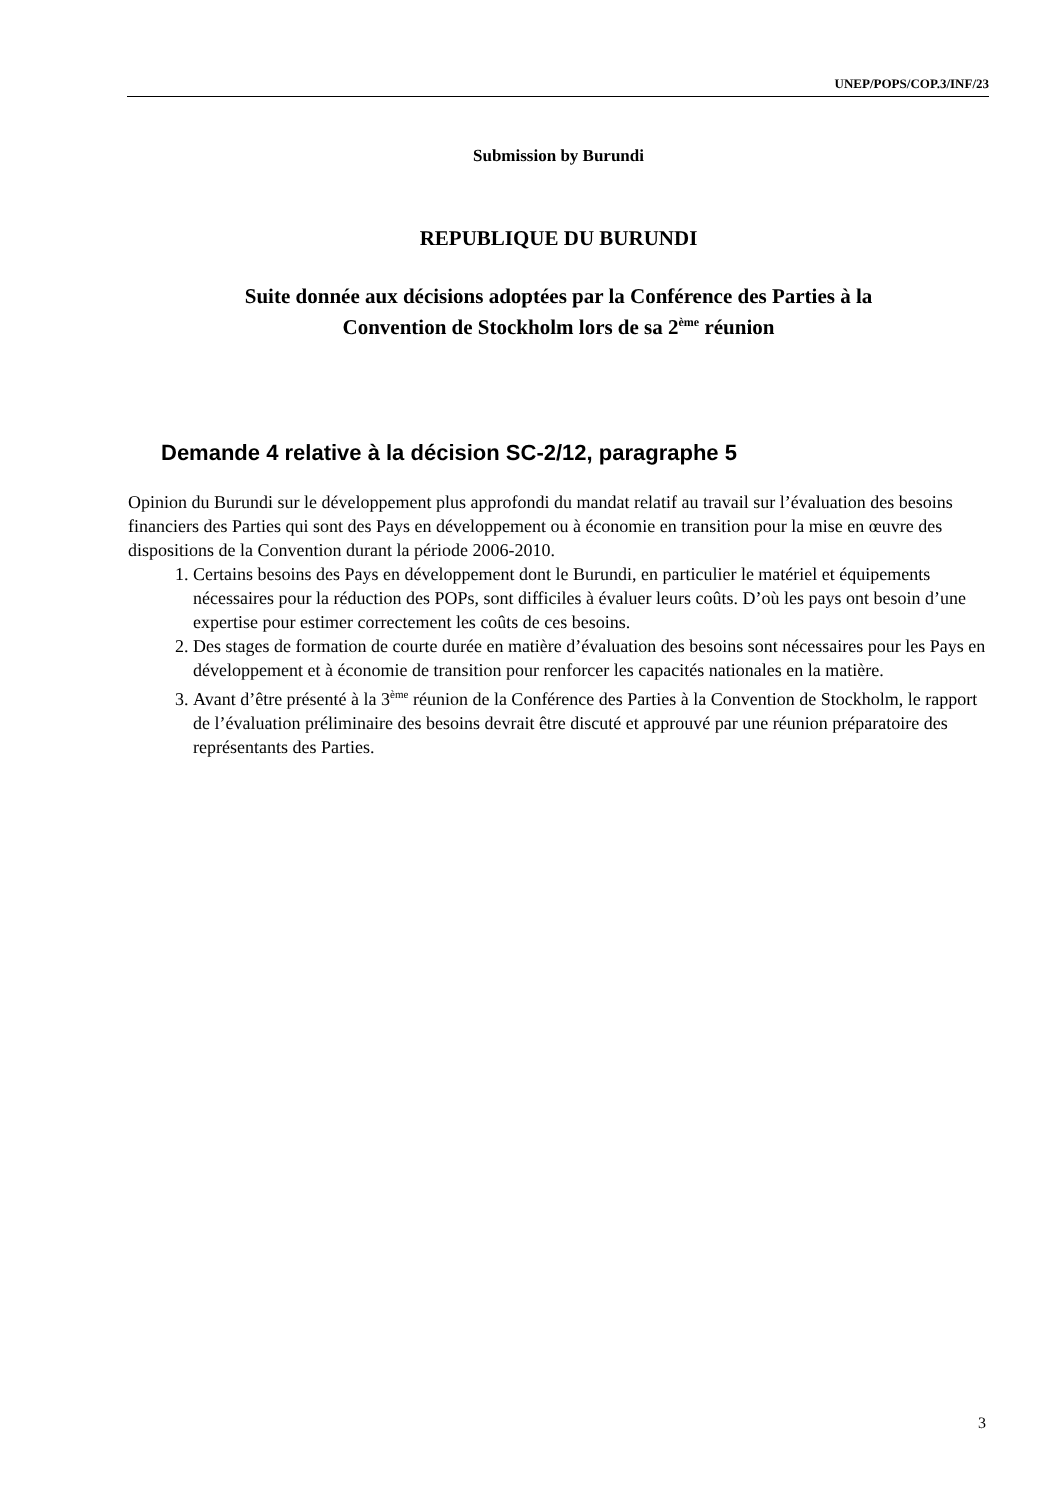UNEP/POPS/COP.3/INF/23
Submission by Burundi
REPUBLIQUE DU BURUNDI
Suite donnée aux décisions adoptées par la Conférence des Parties à la
Convention de Stockholm lors de sa 2<sup>ème</sup> réunion
Demande 4 relative à la décision SC-2/12, paragraphe 5
Opinion du Burundi sur le développement plus approfondi du mandat relatif au travail sur l’évaluation des besoins financiers des Parties qui sont des Pays en développement ou à économie en transition pour la mise en œuvre des dispositions de la Convention durant la période 2006-2010.
1. Certains besoins des Pays en développement dont le Burundi, en particulier le matériel et équipements nécessaires pour la réduction des POPs, sont difficiles à évaluer leurs coûts. D’où les pays ont besoin d’une expertise pour estimer correctement les coûts de ces besoins.
2. Des stages de formation de courte durée en matière d’évaluation des besoins sont nécessaires pour les Pays en développement et à économie de transition pour renforcer les capacités nationales en la matière.
3. Avant d’être présenté à la 3<sup>ème</sup> réunion de la Conférence des Parties à la Convention de Stockholm, le rapport de l’évaluation préliminaire des besoins devrait être discuté et approuvé par une réunion préparatoire des représentants des Parties.
3